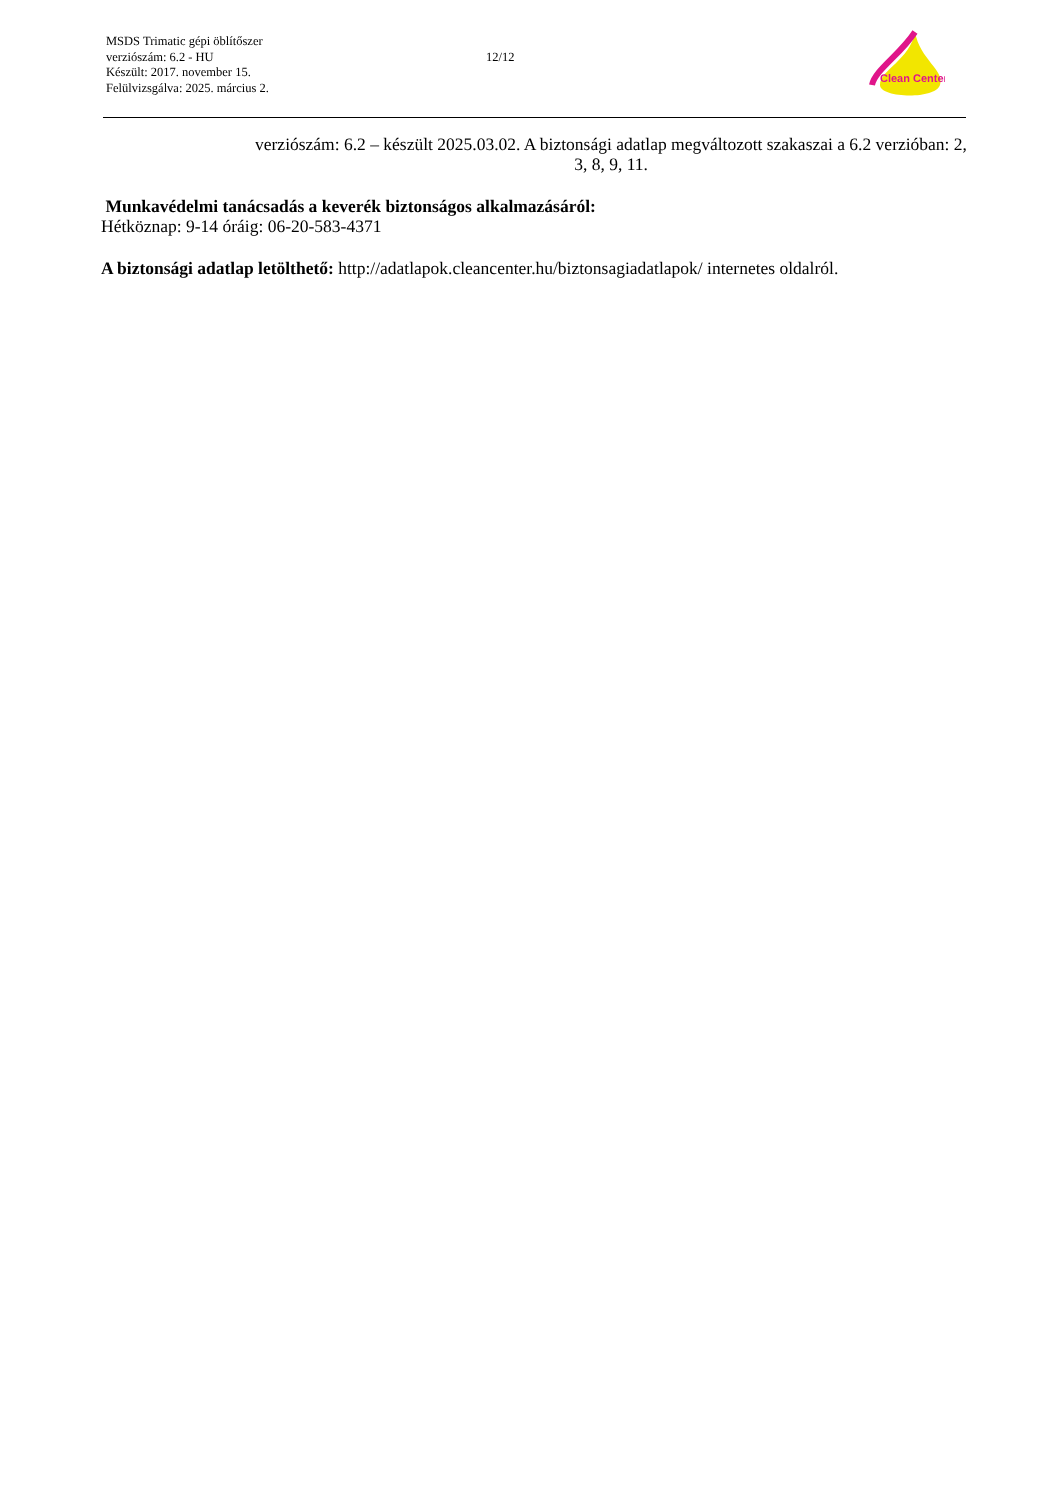MSDS Trimatic gépi öblítőszer
verziószám: 6.2 - HU
Készült: 2017. november 15.
Felülvizsgálva: 2025. március 2.
12/12
Clean Center
verziószám: 6.2 – készült 2025.03.02. A biztonsági adatlap megváltozott szakaszai a 6.2 verzióban: 2, 3, 8, 9, 11.
Munkavédelmi tanácsadás a keverék biztonságos alkalmazásáról:
Hétköznap: 9-14 óráig: 06-20-583-4371
A biztonsági adatlap letölthető: http://adatlapok.cleancenter.hu/biztonsagiadatlapok/ internetes oldalról.